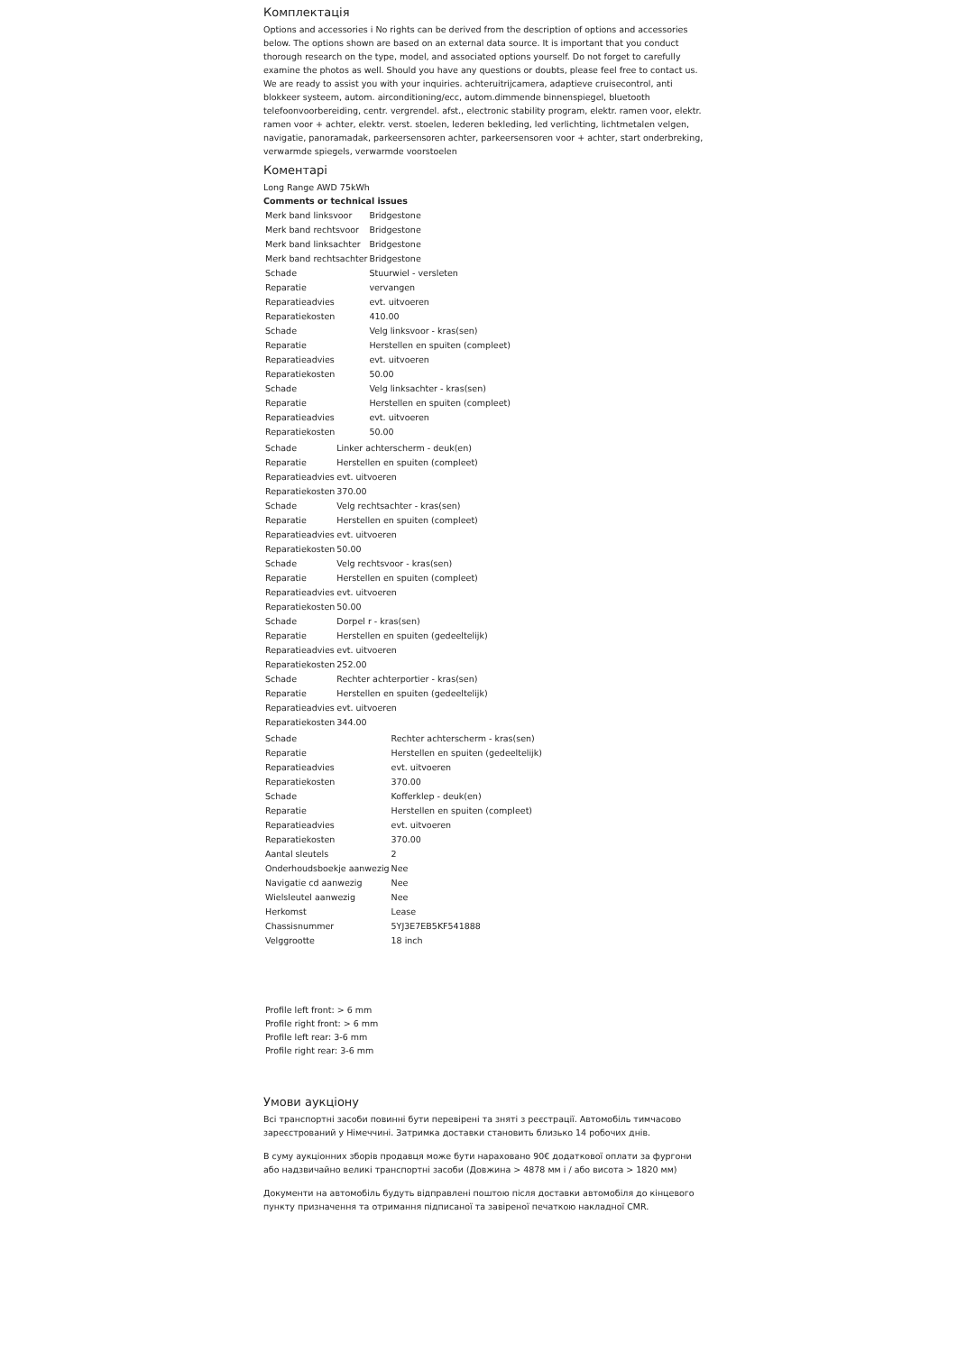Комплектація
Options and accessories i No rights can be derived from the description of options and accessories below. The options shown are based on an external data source. It is important that you conduct thorough research on the type, model, and associated options yourself. Do not forget to carefully examine the photos as well. Should you have any questions or doubts, please feel free to contact us. We are ready to assist you with your inquiries. achteruitrijcamera, adaptieve cruisecontrol, anti blokkeer systeem, autom. airconditioning/ecc, autom.dimmende binnenspiegel, bluetooth telefoonvoorbereiding, centr. vergrendel. afst., electronic stability program, elektr. ramen voor, elektr. ramen voor + achter, elektr. verst. stoelen, lederen bekleding, led verlichting, lichtmetalen velgen, navigatie, panoramadak, parkeersensoren achter, parkeersensoren voor + achter, start onderbreking, verwarmde spiegels, verwarmde voorstoelen
Коментарі
Long Range AWD 75kWh
Comments or technical issues
| Merk band linksvoor | Bridgestone |
| Merk band rechtsvoor | Bridgestone |
| Merk band linksachter | Bridgestone |
| Merk band rechtsachter | Bridgestone |
| Schade | Stuurwiel - versleten |
| Reparatie | vervangen |
| Reparatieadvies | evt. uitvoeren |
| Reparatiekosten | 410.00 |
| Schade | Velg linksvoor - kras(sen) |
| Reparatie | Herstellen en spuiten (compleet) |
| Reparatieadvies | evt. uitvoeren |
| Reparatiekosten | 50.00 |
| Schade | Velg linksachter - kras(sen) |
| Reparatie | Herstellen en spuiten (compleet) |
| Reparatieadvies | evt. uitvoeren |
| Reparatiekosten | 50.00 |
| Schade | Linker achterscherm - deuk(en) |
| Reparatie | Herstellen en spuiten (compleet) |
| Reparatieadvies | evt. uitvoeren |
| Reparatiekosten | 370.00 |
| Schade | Velg rechtsachter - kras(sen) |
| Reparatie | Herstellen en spuiten (compleet) |
| Reparatieadvies | evt. uitvoeren |
| Reparatiekosten | 50.00 |
| Schade | Velg rechtsvoor - kras(sen) |
| Reparatie | Herstellen en spuiten (compleet) |
| Reparatieadvies | evt. uitvoeren |
| Reparatiekosten | 50.00 |
| Schade | Dorpel r - kras(sen) |
| Reparatie | Herstellen en spuiten (gedeeltelijk) |
| Reparatieadvies | evt. uitvoeren |
| Reparatiekosten | 252.00 |
| Schade | Rechter achterportier - kras(sen) |
| Reparatie | Herstellen en spuiten (gedeeltelijk) |
| Reparatieadvies | evt. uitvoeren |
| Reparatiekosten | 344.00 |
| Schade | Rechter achterscherm - kras(sen) |
| Reparatie | Herstellen en spuiten (gedeeltelijk) |
| Reparatieadvies | evt. uitvoeren |
| Reparatiekosten | 370.00 |
| Schade | Kofferklep - deuk(en) |
| Reparatie | Herstellen en spuiten (compleet) |
| Reparatieadvies | evt. uitvoeren |
| Reparatiekosten | 370.00 |
| Aantal sleutels | 2 |
| Onderhoudsboekje aanwezig | Nee |
| Navigatie cd aanwezig | Nee |
| Wielsleutel aanwezig | Nee |
| Herkomst | Lease |
| Chassisnummer | 5YJ3E7EB5KF541888 |
| Velggrootte | 18 inch |
Profile left front: > 6 mm
Profile right front: > 6 mm
Profile left rear: 3-6 mm
Profile right rear: 3-6 mm
Умови аукціону
Всі транспортні засоби повинні бути перевірені та зняті з реєстрації. Автомобіль тимчасово зареєстрований у Німеччині. Затримка доставки становить близько 14 робочих днів.
В суму аукціонних зборів продавця може бути нараховано 90€ додаткової оплати за фургони або надзвичайно великі транспортні засоби (Довжина > 4878 мм і / або висота > 1820 мм)
Документи на автомобіль будуть відправлені поштою після доставки автомобіля до кінцевого пункту призначення та отримання підписаної та завіреної печаткою накладної CMR.